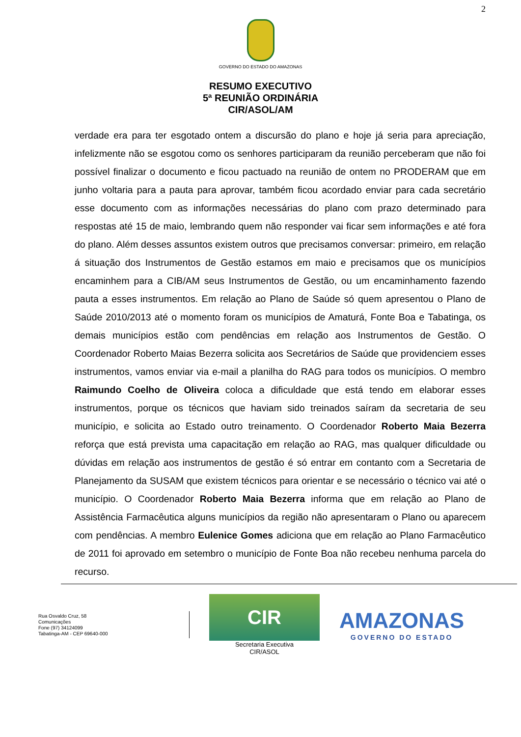2
GOVERNO DO ESTADO DO AMAZONAS
RESUMO EXECUTIVO
5ª REUNIÃO ORDINÁRIA
CIR/ASOL/AM
verdade era para ter esgotado ontem a discursão do plano e hoje já seria para apreciação, infelizmente não se esgotou como os senhores participaram da reunião perceberam que não foi possível finalizar o documento e ficou pactuado na reunião de ontem no PRODERAM que em junho voltaria para a pauta para aprovar, também ficou acordado enviar para cada secretário esse documento com as informações necessárias do plano com prazo determinado para respostas até 15 de maio, lembrando quem não responder vai ficar sem informações e até fora do plano. Além desses assuntos existem outros que precisamos conversar: primeiro, em relação á situação dos Instrumentos de Gestão estamos em maio e precisamos que os municípios encaminhem para a CIB/AM seus Instrumentos de Gestão, ou um encaminhamento fazendo pauta a esses instrumentos. Em relação ao Plano de Saúde só quem apresentou o Plano de Saúde 2010/2013 até o momento foram os municípios de Amaturá, Fonte Boa e Tabatinga, os demais municípios estão com pendências em relação aos Instrumentos de Gestão. O Coordenador Roberto Maias Bezerra solicita aos Secretários de Saúde que providenciem esses instrumentos, vamos enviar via e-mail a planilha do RAG para todos os municípios. O membro Raimundo Coelho de Oliveira coloca a dificuldade que está tendo em elaborar esses instrumentos, porque os técnicos que haviam sido treinados saíram da secretaria de seu município, e solicita ao Estado outro treinamento. O Coordenador Roberto Maia Bezerra reforça que está prevista uma capacitação em relação ao RAG, mas qualquer dificuldade ou dúvidas em relação aos instrumentos de gestão é só entrar em contanto com a Secretaria de Planejamento da SUSAM que existem técnicos para orientar e se necessário o técnico vai até o município. O Coordenador Roberto Maia Bezerra informa que em relação ao Plano de Assistência Farmacêutica alguns municípios da região não apresentaram o Plano ou aparecem com pendências. A membro Eulenice Gomes adiciona que em relação ao Plano Farmacêutico de 2011 foi aprovado em setembro o município de Fonte Boa não recebeu nenhuma parcela do recurso.
Rua Osvaldo Cruz, 58
Comunicações
Fone (97) 34124099
Tabatinga-AM - CEP 69640-000
CIR
Secretaria Executiva
CIR/ASOL
AMAZONAS
GOVERNO DO ESTADO